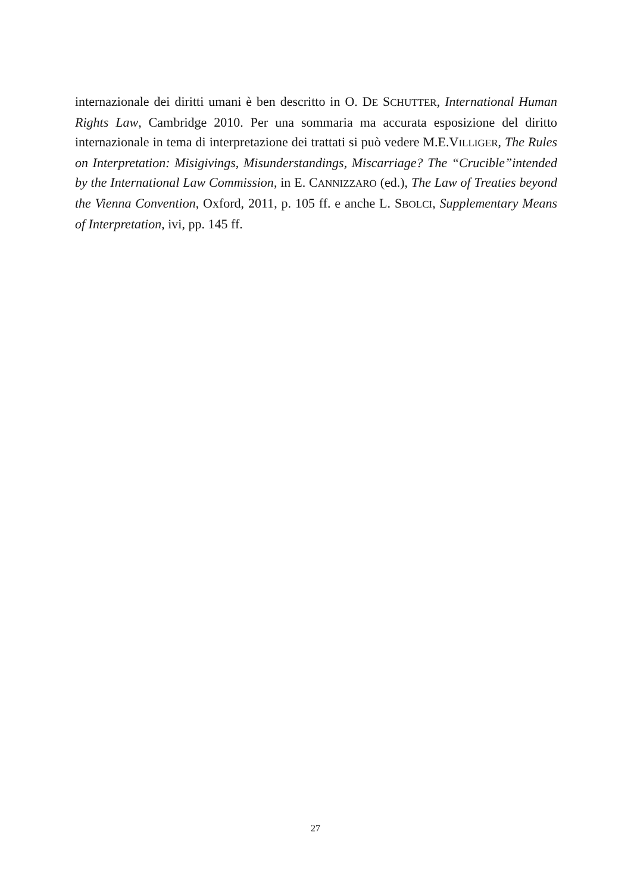internazionale dei diritti umani è ben descritto in O. DE SCHUTTER, International Human Rights Law, Cambridge 2010. Per una sommaria ma accurata esposizione del diritto internazionale in tema di interpretazione dei trattati si può vedere M.E.VILLIGER, The Rules on Interpretation: Misigivings, Misunderstandings, Miscarriage? The “Crucible”intended by the International Law Commission, in E. CANNIZZARO (ed.), The Law of Treaties beyond the Vienna Convention, Oxford, 2011, p. 105 ff. e anche L. SBOLCI, Supplementary Means of Interpretation, ivi, pp. 145 ff.
27